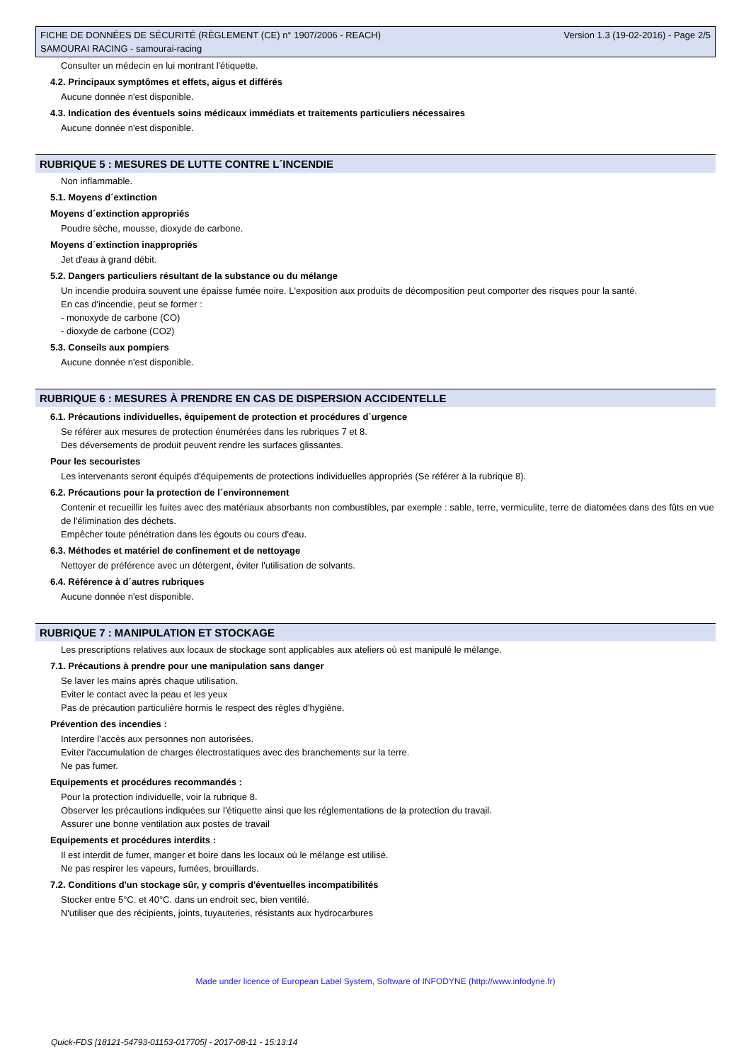FICHE DE DONNÉES DE SÉCURITÉ (RÈGLEMENT (CE) n° 1907/2006 - REACH)
SAMOURAI RACING - samourai-racing
Version 1.3 (19-02-2016) - Page 2/5
Consulter un médecin en lui montrant l'étiquette.
4.2. Principaux symptômes et effets, aigus et différés
Aucune donnée n'est disponible.
4.3. Indication des éventuels soins médicaux immédiats et traitements particuliers nécessaires
Aucune donnée n'est disponible.
RUBRIQUE 5 : MESURES DE LUTTE CONTRE L´INCENDIE
Non inflammable.
5.1. Moyens d´extinction
Moyens d´extinction appropriés
Poudre sèche, mousse, dioxyde de carbone.
Moyens d´extinction inappropriés
Jet d'eau à grand débit.
5.2. Dangers particuliers résultant de la substance ou du mélange
Un incendie produira souvent une épaisse fumée noire. L'exposition aux produits de décomposition peut comporter des risques pour la santé.
En cas d'incendie, peut se former :
- monoxyde de carbone (CO)
- dioxyde de carbone (CO2)
5.3. Conseils aux pompiers
Aucune donnée n'est disponible.
RUBRIQUE 6 : MESURES À PRENDRE EN CAS DE DISPERSION ACCIDENTELLE
6.1. Précautions individuelles, équipement de protection et procédures d´urgence
Se référer aux mesures de protection énumérées dans les rubriques 7 et 8.
Des déversements de produit peuvent rendre les surfaces glissantes.
Pour les secouristes
Les intervenants seront équipés d'équipements de protections individuelles appropriés (Se référer à la rubrique 8).
6.2. Précautions pour la protection de l´environnement
Contenir et recueillir les fuites avec des matériaux absorbants non combustibles, par exemple : sable, terre, vermiculite, terre de diatomées dans des fûts en vue de l'élimination des déchets.
Empêcher toute pénétration dans les égouts ou cours d'eau.
6.3. Méthodes et matériel de confinement et de nettoyage
Nettoyer de préférence avec un détergent, éviter l'utilisation de solvants.
6.4. Référence à d´autres rubriques
Aucune donnée n'est disponible.
RUBRIQUE 7 : MANIPULATION ET STOCKAGE
Les prescriptions relatives aux locaux de stockage sont applicables aux ateliers où est manipulé le mélange.
7.1. Précautions à prendre pour une manipulation sans danger
Se laver les mains après chaque utilisation.
Eviter le contact avec la peau et les yeux
Pas de précaution particulière hormis le respect des règles d'hygiène.
Prévention des incendies :
Interdire l'accès aux personnes non autorisées.
Eviter l'accumulation de charges électrostatiques avec des branchements sur la terre.
Ne pas fumer.
Equipements et procédures recommandés :
Pour la protection individuelle, voir la rubrique 8.
Observer les précautions indiquées sur l'étiquette ainsi que les réglementations de la protection du travail.
Assurer une bonne ventilation aux postes de travail
Equipements et procédures interdits :
Il est interdit de fumer, manger et boire dans les locaux où le mélange est utilisé.
Ne pas respirer les vapeurs, fumées, brouillards.
7.2. Conditions d'un stockage sûr, y compris d'éventuelles incompatibilités
Stocker entre 5°C. et 40°C. dans un endroit sec, bien ventilé.
N'utiliser que des récipients, joints, tuyauteries, résistants aux hydrocarbures
Made under licence of European Label System, Software of INFODYNE (http://www.infodyne.fr)
Quick-FDS [18121-54793-01153-017705] - 2017-08-11 - 15:13:14